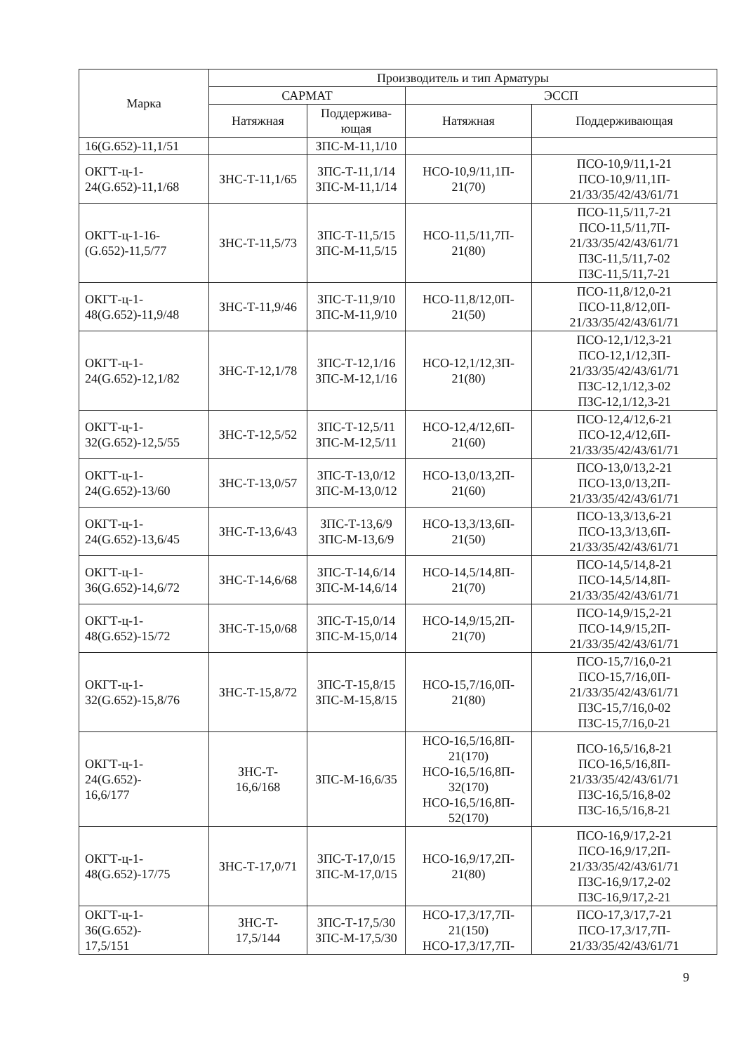| Марка | Производитель и тип Арматуры | | | |
| --- | --- | --- | --- | --- |
| | САРМАТ | | ЭССП | |
| | Натяжная | Поддержива- ющая | Натяжная | Поддерживающая |
| 16(G.652)-11,1/51 | | ЗПС-М-11,1/10 | | |
| ОКГТ-ц-1- 24(G.652)-11,1/68 | ЗНС-Т-11,1/65 | ЗПС-Т-11,1/14 ЗПС-М-11,1/14 | НСО-10,9/11,1П- 21(70) | ПСО-10,9/11,1-21 ПСО-10,9/11,1П- 21/33/35/42/43/61/71 |
| ОКГТ-ц-1-16- (G.652)-11,5/77 | ЗНС-Т-11,5/73 | ЗПС-Т-11,5/15 ЗПС-М-11,5/15 | НСО-11,5/11,7П- 21(80) | ПСО-11,5/11,7-21 ПСО-11,5/11,7П- 21/33/35/42/43/61/71 ПЗС-11,5/11,7-02 ПЗС-11,5/11,7-21 |
| ОКГТ-ц-1- 48(G.652)-11,9/48 | ЗНС-Т-11,9/46 | ЗПС-Т-11,9/10 ЗПС-М-11,9/10 | НСО-11,8/12,0П- 21(50) | ПСО-11,8/12,0-21 ПСО-11,8/12,0П- 21/33/35/42/43/61/71 |
| ОКГТ-ц-1- 24(G.652)-12,1/82 | ЗНС-Т-12,1/78 | ЗПС-Т-12,1/16 ЗПС-М-12,1/16 | НСО-12,1/12,3П- 21(80) | ПСО-12,1/12,3-21 ПСО-12,1/12,3П- 21/33/35/42/43/61/71 ПЗС-12,1/12,3-02 ПЗС-12,1/12,3-21 |
| ОКГТ-ц-1- 32(G.652)-12,5/55 | ЗНС-Т-12,5/52 | ЗПС-Т-12,5/11 ЗПС-М-12,5/11 | НСО-12,4/12,6П- 21(60) | ПСО-12,4/12,6-21 ПСО-12,4/12,6П- 21/33/35/42/43/61/71 |
| ОКГТ-ц-1- 24(G.652)-13/60 | ЗНС-Т-13,0/57 | ЗПС-Т-13,0/12 ЗПС-М-13,0/12 | НСО-13,0/13,2П- 21(60) | ПСО-13,0/13,2-21 ПСО-13,0/13,2П- 21/33/35/42/43/61/71 |
| ОКГТ-ц-1- 24(G.652)-13,6/45 | ЗНС-Т-13,6/43 | ЗПС-Т-13,6/9 ЗПС-М-13,6/9 | НСО-13,3/13,6П- 21(50) | ПСО-13,3/13,6-21 ПСО-13,3/13,6П- 21/33/35/42/43/61/71 |
| ОКГТ-ц-1- 36(G.652)-14,6/72 | ЗНС-Т-14,6/68 | ЗПС-Т-14,6/14 ЗПС-М-14,6/14 | НСО-14,5/14,8П- 21(70) | ПСО-14,5/14,8-21 ПСО-14,5/14,8П- 21/33/35/42/43/61/71 |
| ОКГТ-ц-1- 48(G.652)-15/72 | ЗНС-Т-15,0/68 | ЗПС-Т-15,0/14 ЗПС-М-15,0/14 | НСО-14,9/15,2П- 21(70) | ПСО-14,9/15,2-21 ПСО-14,9/15,2П- 21/33/35/42/43/61/71 |
| ОКГТ-ц-1- 32(G.652)-15,8/76 | ЗНС-Т-15,8/72 | ЗПС-Т-15,8/15 ЗПС-М-15,8/15 | НСО-15,7/16,0П- 21(80) | ПСО-15,7/16,0-21 ПСО-15,7/16,0П- 21/33/35/42/43/61/71 ПЗС-15,7/16,0-02 ПЗС-15,7/16,0-21 |
| ОКГТ-ц-1- 24(G.652)- 16,6/177 | ЗНС-Т- 16,6/168 | ЗПС-М-16,6/35 | НСО-16,5/16,8П- 21(170) НСО-16,5/16,8П- 32(170) НСО-16,5/16,8П- 52(170) | ПСО-16,5/16,8-21 ПСО-16,5/16,8П- 21/33/35/42/43/61/71 ПЗС-16,5/16,8-02 ПЗС-16,5/16,8-21 |
| ОКГТ-ц-1- 48(G.652)-17/75 | ЗНС-Т-17,0/71 | ЗПС-Т-17,0/15 ЗПС-М-17,0/15 | НСО-16,9/17,2П- 21(80) | ПСО-16,9/17,2-21 ПСО-16,9/17,2П- 21/33/35/42/43/61/71 ПЗС-16,9/17,2-02 ПЗС-16,9/17,2-21 |
| ОКГТ-ц-1- 36(G.652)- 17,5/151 | ЗНС-Т- 17,5/144 | ЗПС-Т-17,5/30 ЗПС-М-17,5/30 | НСО-17,3/17,7П- 21(150) НСО-17,3/17,7П- | ПСО-17,3/17,7-21 ПСО-17,3/17,7П- 21/33/35/42/43/61/71 |
9